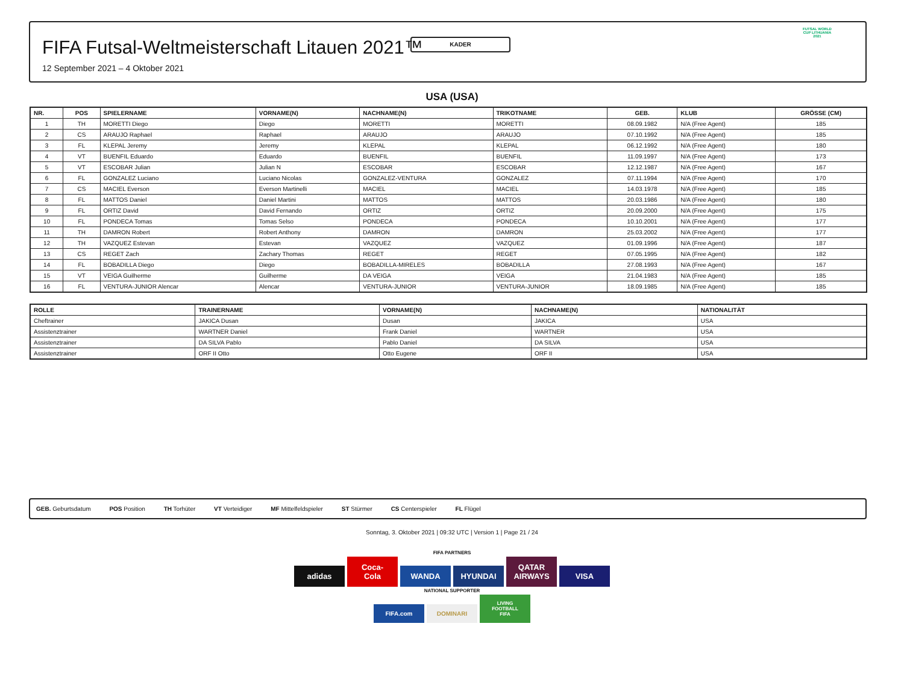KADER
FIFA Futsal-Weltmeisterschaft Litauen 2021™
12 September 2021 – 4 Oktober 2021
FUTSAL WORLD CUP LITHUANIA 2021
USA (USA)
| NR. | POS | SPIELERNAME | VORNAME(N) | NACHNAME(N) | TRIKOTNAME | GEB. | KLUB | GRÖSSE (CM) |
| --- | --- | --- | --- | --- | --- | --- | --- | --- |
| 1 | TH | MORETTI Diego | Diego | MORETTI | MORETTI | 08.09.1982 | N/A (Free Agent) | 185 |
| 2 | CS | ARAUJO Raphael | Raphael | ARAUJO | ARAUJO | 07.10.1992 | N/A (Free Agent) | 185 |
| 3 | FL | KLEPAL Jeremy | Jeremy | KLEPAL | KLEPAL | 06.12.1992 | N/A (Free Agent) | 180 |
| 4 | VT | BUENFIL Eduardo | Eduardo | BUENFIL | BUENFIL | 11.09.1997 | N/A (Free Agent) | 173 |
| 5 | VT | ESCOBAR Julian | Julian N | ESCOBAR | ESCOBAR | 12.12.1987 | N/A (Free Agent) | 167 |
| 6 | FL | GONZALEZ Luciano | Luciano Nicolas | GONZALEZ-VENTURA | GONZALEZ | 07.11.1994 | N/A (Free Agent) | 170 |
| 7 | CS | MACIEL Everson | Everson Martinelli | MACIEL | MACIEL | 14.03.1978 | N/A (Free Agent) | 185 |
| 8 | FL | MATTOS Daniel | Daniel Martini | MATTOS | MATTOS | 20.03.1986 | N/A (Free Agent) | 180 |
| 9 | FL | ORTIZ David | David Fernando | ORTIZ | ORTIZ | 20.09.2000 | N/A (Free Agent) | 175 |
| 10 | FL | PONDECA Tomas | Tomas Selso | PONDECA | PONDECA | 10.10.2001 | N/A (Free Agent) | 177 |
| 11 | TH | DAMRON Robert | Robert Anthony | DAMRON | DAMRON | 25.03.2002 | N/A (Free Agent) | 177 |
| 12 | TH | VAZQUEZ Estevan | Estevan | VAZQUEZ | VAZQUEZ | 01.09.1996 | N/A (Free Agent) | 187 |
| 13 | CS | REGET Zach | Zachary Thomas | REGET | REGET | 07.05.1995 | N/A (Free Agent) | 182 |
| 14 | FL | BOBADILLA Diego | Diego | BOBADILLA-MIRELES | BOBADILLA | 27.08.1993 | N/A (Free Agent) | 167 |
| 15 | VT | VEIGA Guilherme | Guilherme | DA VEIGA | VEIGA | 21.04.1983 | N/A (Free Agent) | 185 |
| 16 | FL | VENTURA-JUNIOR Alencar | Alencar | VENTURA-JUNIOR | VENTURA-JUNIOR | 18.09.1985 | N/A (Free Agent) | 185 |
| ROLLE | TRAINERNAME | VORNAME(N) | NACHNAME(N) | NATIONALITÄT |
| --- | --- | --- | --- | --- |
| Cheftrainer | JAKICA Dusan | Dusan | JAKICA | USA |
| Assistenztrainer | WARTNER Daniel | Frank Daniel | WARTNER | USA |
| Assistenztrainer | DA SILVA Pablo | Pablo Daniel | DA SILVA | USA |
| Assistenztrainer | ORF II Otto | Otto Eugene | ORF II | USA |
GEB. Geburtsdatum POS Position TH Torhüter VT Verteidiger MF Mittelfeldspieler ST Stürmer CS Centerspieler FL Flügel
Sonntag, 3. Oktober 2021 | 09:32 UTC | Version 1 | Page 21 / 24
FIFA PARTNERS
adidas Coca-Cola WANDA HYUNDAI QATAR AIRWAYS VISA
NATIONAL SUPPORTER
FIFA.com DOMINARI LIVING FOOTBALL FIFA